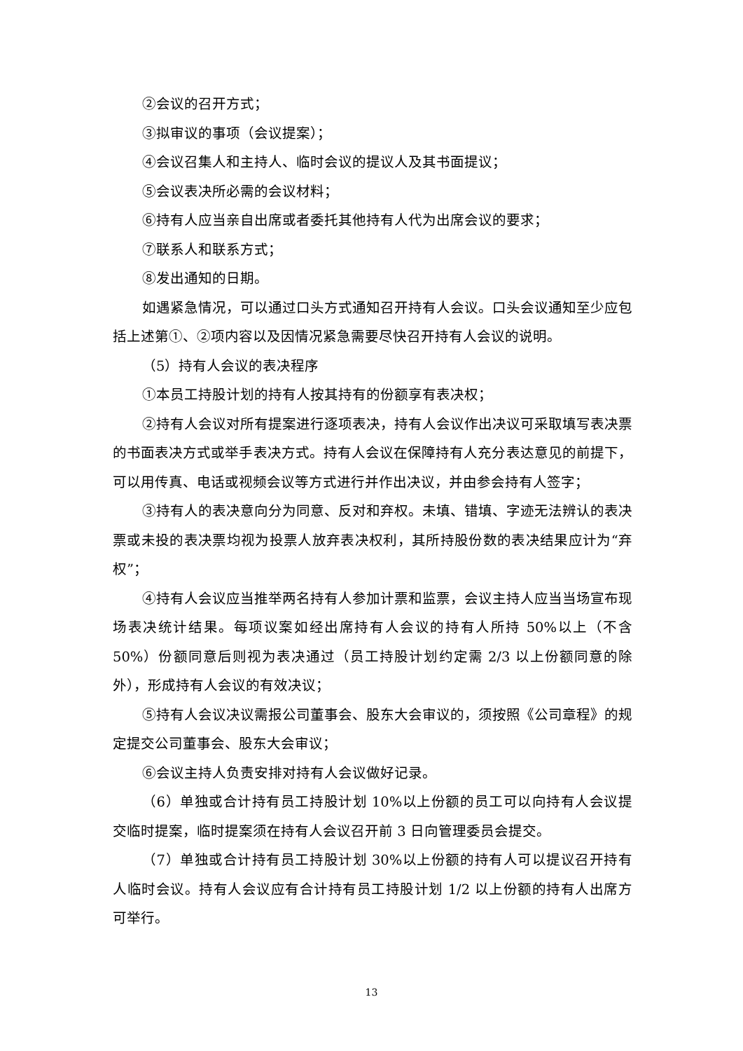②会议的召开方式；
③拟审议的事项（会议提案）；
④会议召集人和主持人、临时会议的提议人及其书面提议；
⑤会议表决所必需的会议材料；
⑥持有人应当亲自出席或者委托其他持有人代为出席会议的要求；
⑦联系人和联系方式；
⑧发出通知的日期。
如遇紧急情况，可以通过口头方式通知召开持有人会议。口头会议通知至少应包括上述第①、②项内容以及因情况紧急需要尽快召开持有人会议的说明。
（5）持有人会议的表决程序
①本员工持股计划的持有人按其持有的份额享有表决权；
②持有人会议对所有提案进行逐项表决，持有人会议作出决议可采取填写表决票的书面表决方式或举手表决方式。持有人会议在保障持有人充分表达意见的前提下，可以用传真、电话或视频会议等方式进行并作出决议，并由参会持有人签字；
③持有人的表决意向分为同意、反对和弃权。未填、错填、字迹无法辨认的表决票或未投的表决票均视为投票人放弃表决权利，其所持股份数的表决结果应计为“弃权”；
④持有人会议应当推举两名持有人参加计票和监票，会议主持人应当当场宣布现场表决统计结果。每项议案如经出席持有人会议的持有人所持 50%以上（不含 50%）份额同意后则视为表决通过（员工持股计划约定需 2/3 以上份额同意的除外），形成持有人会议的有效决议；
⑤持有人会议决议需报公司董事会、股东大会审议的，须按照《公司章程》的规定提交公司董事会、股东大会审议；
⑥会议主持人负责安排对持有人会议做好记录。
（6）单独或合计持有员工持股计划 10%以上份额的员工可以向持有人会议提交临时提案，临时提案须在持有人会议召开前 3 日向管理委员会提交。
（7）单独或合计持有员工持股计划 30%以上份额的持有人可以提议召开持有人临时会议。持有人会议应有合计持有员工持股计划 1/2 以上份额的持有人出席方可举行。
13